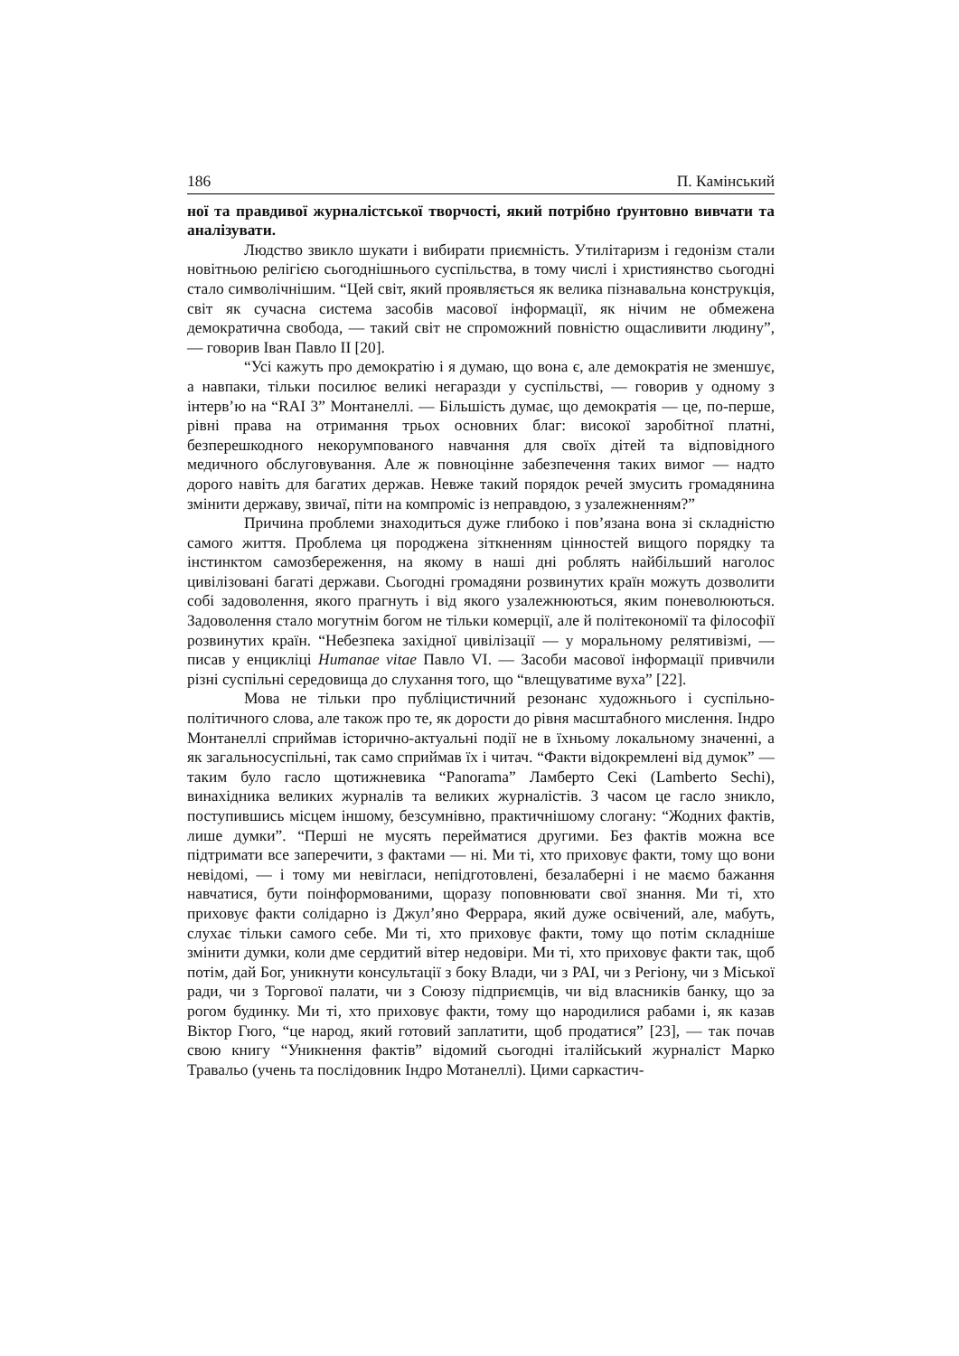186 П. Камінський
ної та правдивої журналістської творчості, який потрібно ґрунтовно вивчати та аналізувати.
Людство звикло шукати і вибирати приємність. Утилітаризм і гедонізм стали новітньою релігією сьогоднішнього суспільства, в тому числі і християнство сьогодні стало символічнішим. “Цей світ, який проявляється як велика пізнавальна конструкція, світ як сучасна система засобів масової інформації, як нічим не обмежена демократична свобода, — такий світ не спроможний повністю ощасливити людину”, — говорив Іван Павло II [20].
“Усі кажуть про демократію і я думаю, що вона є, але демократія не зменшує, а навпаки, тільки посилює великі негаразди у суспільстві, — говорив у одному з інтерв’ю на “RAI 3” Монтанеллі. — Більшість думає, що демократія — це, по-перше, рівні права на отримання трьох основних благ: високої заробітної платні, безперешкодного некорумпованого навчання для своїх дітей та відповідного медичного обслуговування. Але ж повноцінне забезпечення таких вимог — надто дорого навіть для багатих держав. Невже такий порядок речей змусить громадянина змінити державу, звичаї, піти на компроміс із неправдою, з узалежненням?”
Причина проблеми знаходиться дуже глибоко і пов’язана вона зі складністю самого життя. Проблема ця породжена зіткненням цінностей вищого порядку та інстинктом самозбереження, на якому в наші дні роблять найбільший наголос цивілізовані багаті держави. Сьогодні громадяни розвинутих країн можуть дозволити собі задоволення, якого прагнуть і від якого узалежнюються, яким поневолюються. Задоволення стало могутнім богом не тільки комерції, але й політекономії та філософії розвинутих країн. “Небезпека західної цивілізації — у моральному релятивізмі, — писав у енцикліці Humanae vitae Павло VI. — Засоби масової інформації привчили різні суспільні середовища до слухання того, що “влещуватиме вуха” [22].
Мова не тільки про публіцистичний резонанс художнього і суспільно-політичного слова, але також про те, як дорости до рівня масштабного мислення. Індро Монтанеллі сприймав історично-актуальні події не в їхньому локальному значенні, а як загальносуспільні, так само сприймав їх і читач. “Факти відокремлені від думок” — таким було гасло щотижневика “Panorama” Ламберто Секі (Lamberto Sechi), винахідника великих журналів та великих журналістів. З часом це гасло зникло, поступившись місцем іншому, безсумнівно, практичнішому слогану: “Жодних фактів, лише думки”. “Перші не мусять перейматися другими. Без фактів можна все підтримати все заперечити, з фактами — ні. Ми ті, хто приховує факти, тому що вони невідомі, — і тому ми невігласи, непідготовлені, безалаберні і не маємо бажання навчатися, бути поінформованими, щоразу поповнювати свої знання. Ми ті, хто приховує факти солідарно із Джул’яно Феррара, який дуже освічений, але, мабуть, слухає тільки самого себе. Ми ті, хто приховує факти, тому що потім складніше змінити думки, коли дме сердитий вітер недовіри. Ми ті, хто приховує факти так, щоб потім, дай Бог, уникнути консультації з боку Влади, чи з РАІ, чи з Регіону, чи з Міської ради, чи з Торгової палати, чи з Союзу підприємців, чи від власників банку, що за рогом будинку. Ми ті, хто приховує факти, тому що народилися рабами і, як казав Віктор Гюго, “це народ, який готовий заплатити, щоб продатися” [23], — так почав свою книгу “Уникнення фактів” відомий сьогодні італійський журналіст Марко Травальо (учень та послідовник Індро Мотанеллі). Цими саркастич-